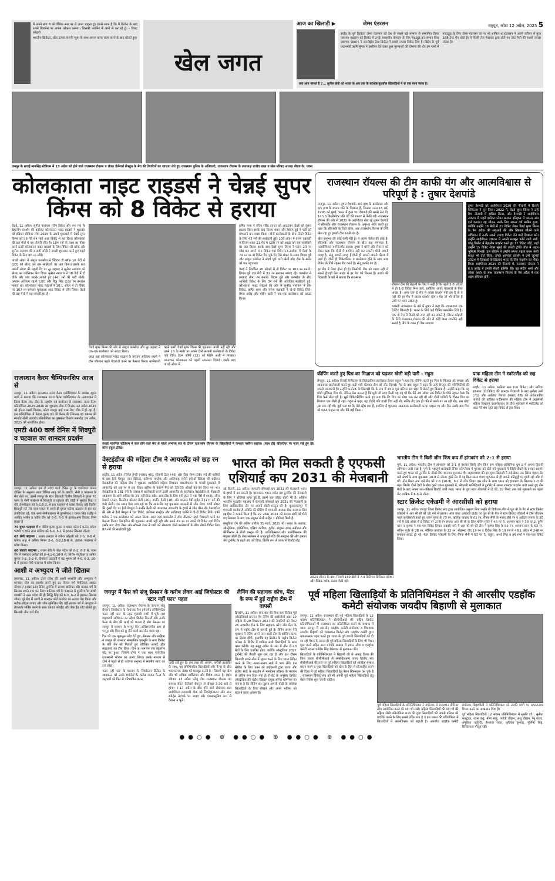मैं अपने ब्रांड 8 को वैश्विक स्तर पर ले जाना चाहता हूं। इससे साफ है कि मैं क्रिकेट के बाद अपने बिजनेस पर अपना फोकस करूंगा। जिसकी प्लानिंग मैं अभी से कर रहे हूं। - विराट कोहली
भारतीय क्रिकेटर, खेल उत्पाद कंपनी प्यूमा के साथ अपना करार खत्म करने के बाद बोलते हुए।
खेल जगत
आज का खिलाड़ी ▶ जेम्स एंडरसन राष्ट्रदूत, कोटा 12 अप्रैल, 2025 5
इंग्लैंड के पूर्व क्रिकेटर जेम्स एंडरसन को देश के सबसे बड़े सम्मान से सम्मानित किया जाएगा। एंडरसन को क्रिकेट में उनके सराहनीय योगदान के लिए नाइटहुड का सम्मान दिया जाएगा। एंडरसन ने अंतर्राष्ट्रीय टेस्ट क्रिकेट में सबसे ज्यादा विकेट लिए हैं। ब्रिटेन के पूर्व प्रधानमंत्री ऋषि सुनक ने इस्तीफा देते वक्त कुछ पुरस्कारों की घोषणा की थी। इन नामों में नाइटहुड के लिए जेम्स एंडरसन का ना भी शामिल था।एंडरसन ने अपने करियर में कुल 188 टेस्ट मैच खेले हैं। ये किसी तेज गेंदबाज द्वारा खेले गए टेस्ट मैचों की सबसे ज्यादा संख्या है।
क्या आप जानते हैं ?... सुनील छेत्री को भारत के अब तक के सर्वश्रेष्ठ फुटबॉल खिलाड़ियों में से एक माना जाता है।
जयपुर के सवाई मानसिंह स्टेडियम में 13 अप्रैल को होने वाले राजस्थान रॉयल्स व रॉयल चैलेंजर्स बेंगलुरु के मैच की तैयारियों का जायजा लेते हुए राजस्थान पुलिस के अधिकारी, राजस्थान रॉयल्स के उपाध्यक्ष राजीव खन्ना व खेल परिषद अध्यक्ष नीरज के. पवन।
कोलकाता नाइट राइडर्स ने चेन्नई सुपर किंग्स को 8 विकेट से हराया
चेन्नई, 11 अप्रैल। सुनील नारायण (तीन विकेट और 44 रन) के बेहतरीन प्रदर्शन की बदौलत कोलकाता नाइट राइडर्स ने शुक्रवार को इंडियन प्रीमियर लीग 2025 के 25वें मुकाबले में चेन्नई सुपर किंग्स को 59 गेंदे शेष रहते आठ विकेट से हरा दिया। कोलकाता की छह मैचों में यह तीसरी जीत है। 104 रनों के लक्ष्य का पीछा करने उतरी कोलकाता नाइट राइडर्स के लिए क्विंटन डी कॉक और सुनील नारायण की सलामी जोड़ी ने अच्छी शुरुआत करते हुए पहले विकेट के लिए 46 रन जोड़े।
पांचवें ओवर में अंशुल काम्बोज ने क्विंटन डी कॉक 16 गेंदों में (23) को बोल्ड कर इस साझेदारी का अंत किया। इसके बाद आठवें ओवर की पहली गेंद पर नूर अहमद ने सुनील नारायण को बोल्ड कर पवेलियन भेज दिया। सुनील नारायण ने 18 गेंदों में दो चौके और पांच छक्के लगाते हुए (44) रनों की पारी खेली। कप्तान अजिंक्य रहाणे (20) और रिंकू सिंह (15) रन बनाकर नाबाद रहे। कोलकाता नाइट राइडर्स ने 10.1 ओवर में दो विकेट पर 107 रन बनाकर मुकाबला आठ विकेट से जीत लिया। चेन्नई की छह मैचों में यह पांचवीं हार है।
चेन्नई सुपर किंग्स की ओर से अंशुल काम्बोज और नूर अहमद ने एक-एक बल्लेबाज को आउट किया।
आज यहां कोलकाता नाइट राइडर्स के कप्तान अजिंक्य रहाणे ने टॉस जीतकर पहले गेंदबाजी करने का फैसला किया। बल्लेबाजी करने उतरी चेन्नई सुपर किंग्स की शुरुआत अच्छी नहीं रही और उसने 16 के स्कोर पर अपने दोनों सलामी बल्लेबाजों के विकेट गवां दिये। डेवन कॉन्वे (12) को मोईन अली ने पगबाधा आउटकर कोलकाता को पहली सफलता दिलाई। इसके बाद पांचवें ओवर में
हर्षित राणा ने रचिन रविंद्र (चार) को आउटकर चेन्नई को दूसरा झटका दिया इसके बाद विजय शंकर और शिवम दुबे ने पारी को संभालने का प्रयास किया। दोनों बल्लेबाजों के बीच तीसरे विकेट के लिए 43 रनों की साझेदारी हुई। 10वें ओवर में वरुण चक्रवर्ती ने विजय शंकर 21 गेंद में (29) रन को आउट कर इस साझेदारी का अंत किया। इसके बाद चेन्नई सुपर किंग्स ने महज 20 रन जोड़ कर अपने पांच विकेट गवां दिये। 17.2ओवर में चेन्नई के 79 रन पर नौ विकेट गिर चुके थे। ऐसे संकट के समय शिवम दुबे और अंशुल कांबोज ने संघर्ष पूर्ण पारी खेली और टीम के स्कोर को पार पहुंचाया।
चेन्नई ने निर्धारित 20 ओवरो में नौ विकेट पर 103 रन बनाये। शिवम दुबे 29 गेंदों में 31 रन बनाकर नाबाद रहे। काम्बोज ने (नाबाद तीन) रन बनाये। शिवम दुबे और काम्बोज के बीच आखिरी विकेट के लिए 34 रनों की अविजित साझेदारी हुई। कोलकाता नाइट राइडर्स की ओर से सुनील नारायण ने तीन विकेट, हर्षित राणा और वरुण चक्रवर्ती ने दो-दो विकेट लिये। वैभव अरोड़ और मोईन अली ने एक-एक बल्लेबाज को आउट किया।
राजस्थान रॉयल्स की टीम काफी यंग और आत्मविश्वास से परिपूर्ण है : तुषार देशपांडे
जयपुर, 11 अप्रैल। तुषार देशपांडे, बाएं हाथ के बल्लेबाज और दाएं हाथ के मध्यम गति के गेंदबाज हैं, जिनका जन्म 15 मई, 1995 को मुंबई, भारत में हुआ था। देशपांडे की सबसे तेज गेंद 145.6 किलोमीटर प्रति घंटे की रफ्तार से फेंकी गई। राजस्थान रॉयल्स की ओर से 2025 के आईपीएल खेल रहे तुषार देशपांडे ने सीएसके और राजस्थान रॉयल्स के अनुभव शेयर करते हुए कहा कि सीएसके के लिये खेला, अब राजस्थान रॉयल्स के लिये खेल रहा हूं। हमारी टीम काफी यंग है।
खेल अनुभव की कोई कमी नहीं है। ये अलग चेलेंज की तरह है। सीएसके ओर राजस्थान रॉयल्स के बीच कई समानता है, एटमॉस्फियर व मैनेजमेंट वाइज। तुषार ने धोनी और सैमसन को लेकर कहा कि दोनों में कम्पेयर नहीं कर सकते। धोनी अपनी जगह है, संजू अपनी जगह है।दोनों ही अपनी अपनी फील्ड में आगे हैं। दोनों ही विकेटकीपर व बल्लेबाज होने के साथ साथ विकेट के पीछे रहकर रीड करते हैं। संजू काफी यंग है।
हर मैच में प्रेशर होता ही है। किसीभी टीम को लाइट नही ले सकते है।वही फ्रेश माइंड से हर मैच को जितना है। आर्चर की गेंदबाजी के बारे में बताया कि राजस्थान
रॉयल्स टीम की बेहतरी के लिए ये सही है कि पहले 2-3 ओवरों में ही 1-2 विकेट मिल जाये, इसीलिए आर्चर गेंदबाजी के लिए अच्छा है। अगर एक दो मैच में अच्छा प्रदर्शन नही रहा है तो ये नही की हर मैच में खराब प्रदर्शन रहेगा। मेरा जो भी प्रोसेस है उसी पर ध्यान रखता हूं।
यशस्वी जायसवाल के बारे में तुषार ने कहा कि जायसवाल एक टेलेंटेड खिलाड़ी है। भारत के लिये कई विनिंग परफॉर्मेंस दिये है। एक दो मैच में किसी को जज नही कर सकते है। विराट कोहली के लिये राजस्थान रॉयल्स की ओर से कोई खास रणनीति नही बनाई है, मैच के वक्त ही देख जाएगा।
तुषार देशपांडे को आईपीएल 2020 की नीलामी में दिल्ली कैपिटल्स ने चुन लिया। 2022 में, चेन्नई सुपर किंग्स ने उन्हें मेगा नीलामी में हासिल किया, और देशपांडे ने आईपीएल 2023 में पहले इम्पैक्ट प्लेयर बनकर इतिहास में अपना नाम दर्ज कराया। वह सीज़न उनके लिए सफल वर्ष साबित हुआ, क्योंकि उन्होंने 16 मैचों में 21 विकेट लेकर चेन्नई सुपर किंग्स के पेस अटैक की अगुआई की और ख़िताब जीतने वाले अभियान में उनके सबसे ज़्यादा विकेट लेने वाले गेंदबाज बने। उन्होंने आईपीएल 2024 में अपनी मज़बूत फ़ॉर्म जारी रखी, घरेलू क्रिकेट में बेहतरीन प्रदर्शन करते हुए 17 विकेट जोड़े, जहाँ उन्होंने 15 विकेट लेकर मुंबई की रणजी ट्रॉफी जीत में अहम भूमिका निभाई। उस सीज़न में उन्होंने अपना पहला प्रथम श्रेणी शतक भी दर्ज किया। उनके शानदार प्रदर्शन ने उन्हें जुलाई 2024 में ज़िम्बाब्वे के ख़िलाफ़ भारत के लिए पदार्पण का मौक़ा दिया। आईपीएल 2025 की नीलामी में, राजस्थान रॉयल्स ने 6.5 करोड़ में उनकी सेवाएँ हासिल कीं। वह संदीप शर्मा और जोफ्रा आर्चर के साथ राजस्थान रॉयल्स के पेस अटैक में एक अहम हथियार होंगे।
राजस्थान कैरम चैम्पियनशिप आज से
जयपुर, 11 अप्रैल। राजस्थान राज्य कैरम एसोसिएशन के अध्यक्ष सूरज खत्री ने बताया कि राजस्थान राज्य कैरम एसोसिएशन के तत्वावधान में जिला कैरम संघ, टोंक के सहयोग एवं प्रायोजन से राजस्थान राज्य कैरम प्रतियोगिता 2025-2026 का शुभारंभ टोंक में दिनांक 12 अप्रैल 2025 को होटल लक्ष्मी विलास, कोटा जयपुर बाई पास रोड, टोंक में हो रहा है। इस प्रतियोगिता में केवल पुरुष वर्ग की कैरम की सिंगल्स एवं डबल्स की स्पर्धाएं खेली जाएंगी। प्रतियोगिता का पुरस्कार वितरण समारोह 14 अप्रैल, 2025 को आयोजित होगा।
एमटी 400 वर्ल्ड टेनिस में शिवपुरी व चटवाल का शानदार प्रदर्शन
जयपुर, 11 अप्रैल। एम टी 400 वर्ल्ड टेनिस टूर के डायरेक्टर पंकज दीक्षित के अनुसार आज विभिन्न आयु वर्ग के क्वार्टर, सेमी व फाइनल के मैच खेले गए, इसमें जयपुर के स्टार खिलाड़ी दिलीप शिवपुरी ने युगल 70 प्लस के सेमी फाइनल मे शिवपुरी व चट्टवाल की जोड़ी ने सुशील मिढ़ा व रवि तोषनीवाल को 6-1,6-2, से हरा फाइनल में प्रवेश किया। वही दिलीप शिवपुरी को 70 प्लस एकल में अपने ही युगल पार्टनर चटवाल से हार कर उपविजेता रहे, एक अन्य सेमीफाइनल में तुलसीराम् व जगत सिंह राठौड़ ने अरविंद भसीन व प्रदीप जैन को 6-0, 6-3 से हराया।अन्य रिजल्ट निम्न प्रकार है
75 युगल फाइनल में : गोविंद कृष्ण कुमार व धवल पटेल ने कर्नल राकेश भंडारी व दर्शन लाल मारिया को 6-4, 6-1 से हराकर खिताब जीता।
65 सेमी फाइनल : अजय तलवार ने राकेश कोहली को 7-5, 6-0 से, योगेश शाह ने अनिल निगम 2-6, 6-2,10-8 से, हराकर फाइनल में प्रवेश किया।
60 क्वार्टर फाइनल : राजन बेरी ने परेश पटेल को 6-2, 6-3 से, पवन जैन ने यसपाल अरोड़ा को 6-4,1-6,10-8 से, शिरीष नंदूरीकर व अनिल कुमार 6-2, 6-2 से, दीपांकर चक्रवर्ती ने चंद्र भूषण को 4-6, 6-2, 10-6 से हराकर सेमी-फाइनल में प्रवेश किया।
आशी व अभ्युदय ने जीते खिताब
लखनऊ, 11 अप्रैल। उत्तर प्रदेश की आशी शमशेरी और अभ्युदय ने शानदार खेल का प्रदर्शन करते हुए डा. केएल गर्ग मेमोरियल आइटा सीएस-7 (अंडर-18) टेनिस टूर्नामेंट में क्रमशः बालिका और बालक वर्ग के खिताब अपने नाम कर लिए। बालिका वर्ग के फाइनल में दूसरी वरीय आशी शमशेरी ने उत्तर प्रदेश की ही सिद्धि सिंह को 6-3, 6-2 से हराकर खिताब जीता। पूरे मैच में आशी ने शानदार कोर्ट कवरेज का नजारा पेश किया और सटीक शॉट्स लगाए और जीत सुनिश्चित की। वहीं बालक वर्ग में अभ्युदय ने तेजतर्रार सर्विस करने के साथ दमदार फोरहैंड और बैक हैंड शॉट खेलते हुए खिताबी जीत दर्ज की।
सवाई मानसिंह स्टेडियम में कल होने वाले मैच से पहले अभ्यास सत्र के दौरान राजस्थान रॉयल्स के खिलाड़ियों ने जमकर पसीना बहाया। (साथ ही) व्हीलचेयर पर नजर रखे हुए हैड कोच राहुल द्रविड़।
कीपिंग करते हुए पिच का मिज़ाज को पढ़कर खेली बड़ी पारी : राहुल
बेंगलुरु, 11 अप्रैल। दिल्ली कैपिटल्स के विकेटकीपर बल्लेबाज केएल राहुल ने कहा कि कीपिंग करते हुए पिच के मिजाज को समझा और आक्रामक बल्लेबाजी करते हुए बड़ी पारी खेलकर टीम को जीत दिलाई। मैच के बाद राहुल ने कहा कि उन्हें बेंगलुरु की परिस्थितियों की अच्छी जानकारी है। उन्होंने कर्नाटक के खिलाड़ी कि के रूप में अपना पूरा करियर इस शहर में खेलते हुए बिताया है। उन्होंने कहा कि यह थोड़ी मुश्किल पिच थी, लेकिन मेरा मानना है कि मुझे जो मदद मिली वह यह थी कि मैंने 20 ओवर तक विकेट के पीछे रहकर देखा कि पिच कैसे खेल रही है। मुझे विकेटकीपिंग करते हुए लगा कि गेंद पिच पर थोड़ा रुक कर रही थी और दोनों पारियों के दौरान पिच का मिजाज एक जैसी ही रहा। राहुल ने कहा, यह दोहरी गति वाली पिच नहीं थी, बल्कि गेंद एक ही गति से बल्ले पर आ रही थी।, बस थोड़ा ,सा रुक रही थी। मुझे पता था कि मेरी स्ट्रेंथ क्या हैं, इसलिए मैं शुरुआत आक्रामक बल्लेबाजी करना चाहता था और फिर उसके बाद पिच को पढ़ना चाहता था और मैंने वही किया।
पाक महिला टीम ने स्कॉटलैंड को छह विकेट से हराया
लाहौर, 11 अप्रैल। फातिमा सना (चार विकेट) और सादिया इकबाल (दो विकेट) की शानदार गेंदबाजी के बाद मुनीबा अली (71) और आलिया रियाज (नाबाद 68) की अर्धशतकीय पारियों की बदौलत पाकिस्तान की महिला टीम ने आईसीसी महिला विश्वकप क्वालीफायर के चौथे मुकाबले में स्कॉटलैंड को आठ गेंदे शेष रहते छह विकेट से हरा दिया।
वेस्टइंडीज की महिला टीम ने आयरलैंड को छह रन से हराया
लाहौर, 11 अप्रैल। चिनेल हेनरी (नाबाद 46), स्टेफनी टेलर (46) और जैदा जेम्स (36) रनों की पारियों के बाद हैली मैथ्यूज (चार विकेट), करिश्मा रामहेक और आलियाह एलीने (दो-दो विकेट) की बदौलत वेस्टइंडीज की महिला टीम ने शुक्रवार आईसीसी महिला विश्वकप क्वालीफायर के पांचवें मुकाबले में आयरलैंड को छह रन से हरा दिया। बारिश के कारण मैच को 33-33 ओवरों का कर दिया गया था। वेस्टइंडीज के 181 रनों के जवाब में बल्लेबाजी करने उतरी आयरलैंड के बल्लेबाज वेस्टइंडीज के गेंदबाजी आक्रमण के आगे अधिक देर तक नहीं टिक सके। आयरलैंड के लिए एमी हंटर ने 46 गेंदों में (48), लौरा डेलानी (32), क्रिस्टीना कोल्टर रीली (26), अर्लीन केली (18) और कप्तान गैबी लुईस ने (17) रनों की पारी खेली। एक समय ऐसा लगा रहा था कि आयरलैंड यह मुकाबला आसानी से जीत लेगा। 33वें ओवर की दूसरी गेंद पर हैली मैथ्यूज ने अर्लीन केली को आउटकर आयरलैंड के हाथों से जीत छीन ली। वेस्टइंडीज की ओर से हैली मैथ्यूज ने चार विकेट, करिश्मा रामहेक और आलियाह एलीने ने दो-दो विकेट लिये। एफी फ्लेचर ने एक बल्लेबाज को आउट किया। आज यहां आयरलैंड ने टॉस जीतकर पहले गेंदबाजी करने का फैसला किया। वेस्टइंडीज की शुरुआत अच्छी नहीं रही और उसने 29 रन पर अपने दो विकेट गवां दिये। इसके बाद जैदा जेम्स और स्टेफनी टेलर ने पारी को संभाला। दोनों बल्लेबाजों के बीच तीसरे विकेट लिए 87 रनों की साझेदारी हुई।
भारत को मिल सकती है एएफसी एशियाई कप 2031 की मेजबानी
नई दिल्ली, 11 अप्रैल। एएफसी एशियाई कप 2031 की मेजबानी भारत के हाथों में आ सकती है। दरअसल, भारत समेत इस टूर्नामेंट की मेजबानी के लिए 7 बोलियां प्राप्त हुई हैं, इसमें एक जॉइंट बोली भी है। अखिल भारतीय फुटबॉल महासंघ ने एएफसी एशियाई कप 2031 की मेजबानी के लिए आधिकारिक तौर पर अपनी बोली प्रस्तुत की है। कुआलालंपुर में एएफसी कार्यकारी समिति की मीटिंग में एएफसी अध्यक्ष शेख सलमान बिन इब्राहिम ने कंफर्म किया है कि 27 नवंबर 2024 को सदस्य संघों को भेजे गए निमंत्रण के बाद एक संयुक्त बोली सहित 7 बोलियां मिली हैं।
प्रस्तुतियां देने की अंतिम तारीख 31 मार्च, 2025 थी। भारत के अलावा, ऑस्ट्रेलिया, इंडोनेशिया, दक्षिण कोरिया, कुवैत, संयुक्त अरब अमीरात और कीर्गिस्तान ने बोली प्रस्तुत की है। ताजिकिस्तान और उज्बेकिस्तान की संयुक्त बोली हैं। शेख सलमान ने अभूतपूर्व रुचि की सराहना की और इसका श्रेय टूर्नामेंट के बढ़ते कद को दिया, विशेष रूप से कतर में रिकॉर्ड तोड़
2023 सीजन के बाद, जिसमें 160 क्षेत्रों में 7.9 बिलियन डिजिटल इंप्रेशन और वैश्विक दर्शक संख्या देखी गई।
भारतीय टीम ने बिली जीन किंग कप में हांगकांग को 2-1 से हराया
पुणे, 11 अप्रैल। भारतीय टीम ने हांगकांग को 2-1 से हराकर बिली जीन किंग कप एशिया-ओशिनिया ग्रुप 1 में अपना विजयी अभियान जारी रखा है। पुणे के महालुंगे बालेवाड़ी टेनिस कॉम्प्लेक्स में गुरुवार को खेले गये मुकाबले में वैदेही चौधरी के दमदार प्रदर्शन करते हुए भारत को टूर्नामेंट के तीसरे दिन शानदार शुरुआत दी। अहमदाबाद की इस युवा खिलाड़ी ने टाई-ब्रेकर तक खिंचा पहला सेट कड़े संघर्ष के साथ मुकाबला 10-8 से जीता। दूसरे सेट में वह बिना समय गंवाए शुरुआत से ही अपनी प्रतिद्वंद्वी पर हावी रही और दो घंटे, तीन मिनट तक चले मैच को 7-6 (10-8), 6-1 से जीत लिया। इस जीत के साथ भारत को हांगकांग के खिलाफ 1-0 की बढ़त मिली। दोनों देशों के बीच दूसरे एकल मुकाबले में, श्रीवल्ली भामिदिपती ने टूर्नामेंट में अपना शानदार प्रदर्शन जारी रखते हुए तीन मैचों के बाद अपना शत-प्रतिशत रिकॉर्ड जारी रखा। भारत के युवा स्टार श्रीवल्ली ने दो घंटे, 27 मिनट तक चले मुकाबले का पहला सेट टाईब्रेक में 8-6 से जीता।
स्टार क्रिकेट एकेडमी ने आरसीसी को हराया
जयपुर, 11 अप्रैल। जयपुर जिला क्रिकेट संघ द्वारा आयोजित अनुराग मिश्रा स्मृति बी डिवीजन लीग में पूल बी के मैच में स्टार क्रिकेट एकेडमी ने आर सी सी को 16 रनों से हराया। आज प्रातः अरावली ग्राउंड पर पूल बी के मैच में स्टार क्रिकेट एकेडमी ने टॉस जीतकर पहले बल्लेबाजी करते हुए वरुण गुप्ता के 73 रन, ऋतिक चावला के 61 रन, रौनक सैनी के नाबाद 80 रन व आदित्य सराफ के 20 रनों से 50 ओवर में 9 विकेट पर 278 रन बनाए। आर सी सी के लिए सचिन गुर्जर ने 46 पर 3, अरमान खान ने 39 पर 2, हुसैन खान व कृष्णा ने एक-एक विकेट लिया। जवाबी पारी में आर सी सी की टीम ने कृष्णा सिंह के 55 रन, अरमान खान के 63 रन, सचिन गुर्जर के 28 रन, मौलिक झरवाल के 22 रन, मोहम्मद जैद 19 रन व विवेक सिंह के 19 रन से 48.1 ओवर में 248 रन बनाकर आउट हो गई। स्टार क्रिकेट एकेडमी के लिए रौनक सैनी ने 63 पर 3, राहुल, अथर्व सिंह व हर्ष शर्मा ने एक-एक विकेट लिया।
जयपुर में फैंस को संजू सैमसन के करीब लेकर आई जियोस्टार की 'स्टार नहीं फार' पहल
जयपुर, 11 अप्रैल। राजस्थान रॉयल्स के कप्तान संजू सैमसन जियोस्टार के रोमांचक फैन इंगेजमेंट इनिशिएटिव 'स्टार नहीं फार' के तहत गुलाबी नगरी में घूमे। इस राष्ट्रव्यापी अभियान का उद्देश्य क्रिकेट सितारों और उनके फैन्स के बीच की खाई को पाटना है और सैमसन का जयपुर में एक्शन से भरपूर दिन अविस्मरणीय क्षण से भरपूर और दिल को छू लेने वाली बातचीत वाला रहा।
दिन को एक खूबसूरत मोड़ देते हुए, सैमसन और साहिबा ने जयपुर की शानदार सांस्कृतिक पृष्ठभूमि के साथ क्रिकेट के प्रति प्रेम को मिलाते हुए प्रतिष्ठित अल्बर्ट हॉल संग्रहालय का दौरा किया। दिन का समापन एक बेहतरीन नोट पर हुआ, जिसमें दोनों ने एक साथ पारंपरिक राजस्थानी भोजन का आनंद लिया। इसके माध्यम से दोनों ने पहले से ही यादगार अनुभव में स्थानीय स्वाद का टच जोड़ा।
'स्टार नहीं फार' के माध्यम से, जियोस्टार क्रिकेट के आइकन्स को उनके सपोर्टर्स के करीब लाकर फैन्स के अनुभवों को फिर से परिभाषित करना
जारी रखें हुए है। इस तरह की अंतरंग, करीबी बातचीत के साथ, यह इनिशिएटिव खिलाड़ियों और फैन्स के बीच भावनात्मक संबंध को मजबूत करती है - जिससे यह खेल और भी अधिक व्यक्तिगत और विशेष लगता है। हैइस रविवार 13 अप्रैल घरेलू टीम राजस्थान रॉयल्स का सामना रॉयल चैलेंजर्स बेंगलुरु से दोपहर 3:30 बजे से होगा। 7-13 अप्रैल के बीच होने वाले रोमांचक टाटा आईपीएल राइवलरी वीक को जियोहॉटस्टार और स्टार स्पोर्ट्स नेटवर्क पर लाइव और एक्सक्लूसिव रूप से देखना न भूलें।
लैनिंग की सहायक कोच, मेंटर के रूप में हुई राष्ट्रीय टीम में वापसी
ब्रिसबेन, 11 अप्रैल। सात बार की विश्व कप विजेता पूर्व ऑस्ट्रेलियाई कप्तान मेग लैनिंग की आईसीसी अंडर-19 महिला टी-20 विश्वकप 2027 की तैयारियों को लेकर 26 सदस्यीय टीम के लिए सहायक कोच और मेंटर के रूप में राष्ट्रीय टीम में वापसी हुई है। लैनिंग बनाम पेरी श्रृंखला में लैनिंग अपने नाम वाली टीम के कोचिंग स्टाफ का हिस्सा होंगी, हालांकि वह ब्रिस्बेन के राष्ट्रीय क्रिकेट परिसर के शिविर में शामिल सभी खिलाड़ियों के साथ काम करेंगी। यह समूह अप्रैल के अंत में तीन टी-20 मैचों के लिए एकत्रित होगा, क्योंकि ऑस्ट्रेलिया 2027 टूर्नामेंट की तैयारी शुरू कर रहा है और इस दौरान खिलाड़ी अपने खेल में सुधार करने के लिए ध्यान केंद्रित करने के लिए अलग-अलग सत्रों में भाग लेंगे। इस सीरीज के लिए चयन को वाईएसपी द्वारा राज्य और क्षेत्रीय संघों के सहयोग से नामांकन प्रक्रिया के माध्यम से अंतिम रूप दिया गया है। रिपोर्ट के अनुसार क्रिकेट ऑस्ट्रेलिया की राष्ट्रीय विकास प्रमुख सोन्या थॉम्पसन का मानना है कि लैनिंग का जुड़ना अगली पीढ़ी के सर्वश्रेष्ठ खिलाड़ियों के लिए सीखने और अपने भविष्य को बदलने वाला अवसर है।
पूर्व महिला खिलाड़ियों के प्रतिनिधिमंडल ने की आरसीए एडहॉक कमेटी संयोजक जयदीप बिहाणी से मुलाकात
जयपुर, 11 अप्रैल। राजस्थान की पूर्व महिला खिलाड़ियों के 12 सदस्य प्रतिनिधिमंडल ने बीसीसीआई की राष्ट्रिय क्रिकेट प्रतियोगिताओं में राजस्थान का प्रतिनिधित्व करने के सम्बन्ध में आज जयपुर में आरसीए एडहॉक कमेटी संयोजक व विधायक जयदीप बिहाणी को राजस्थान क्रिकेट संघ एडहॉक कमेटी द्वारा सकारात्मक पहल करते हुए राज्य के पूर्व रणजी खिलाड़ियों को दी जा रही पेंशन के समान ही पूर्व महिला खिलाड़ियों के लिए भी पेंशन शुरू करने सहित अन्य मांगोके सम्बन्ध में ज्ञापन सौंपा व एडहॉक कमेटी सदस्य धर्मवीर सिंह शेखावत से मुलाकात की।
खिलाड़ियों के प्रतिनिधिमंडल ने बिहाणी जी से आग्रह किया की जिस प्रकार बीसीसीआई से सम्बंधितअन्य राज्य क्रिकेट संघ बीसीसीआई की तर्ज पर पूर्व महिला खिलाड़ियों को आर्थिक सम्बल प्रदान करने व युवा खिलाड़ियों को खेल के हित में प्रोत्साहित करने की दिशा में पूर्व महिला खिलाड़ियों हेतु पेंशन स्किमशुरू कर चुके है , राजस्थान क्रिकेट संघ को भी अपनी पूर्व महिला खिलाड़ियों हेतु पेंशन स्किम शुरू करनी चाहिए।
पूर्व महिला खिलाड़ियों के प्रतिनिधिमंडल ने संयोजक से राजस्थान प्रीमियर लीग आयोजित करने की मांग भी रखी। महिला खिलाड़ियों की मांग थी की महिला जैसी प्रतियोगिता राज्य की युवा खिलाड़ियों को अपनी प्रतिभा को प्रदर्शित करने के लिए सबसे उचित मंच है व इस प्रकार की प्रतियोगिता से खिलाड़ियों में आत्मविश्वास को बढ़ाती है। आरसीए एडहॉक कमेटी संयोजक बिहाणीजी ने प्रतिनिधिमंडल को उनकी मांगो पर सकारात्मक विचार करने का आश्वासन दिया है।
पूर्व महिला खिलाड़ियों 12 सदस्य प्रतिनिधिमंडल में सुमति दवे , सुनीता भारद्वाज, रचना कट्ट, मीना साहू, गंगोत्री चौहान, अंजू चौहान, रेनू यादव, अनुप्रिया चतुर्वेदी, हेमलता रावत, कृतिका कुशवा, पूर्णिमा सिंह, विजितराज मौजूद रही।
●●○● ⊕ ●●○● ⊕ ●●○● ⊕ ●●○●